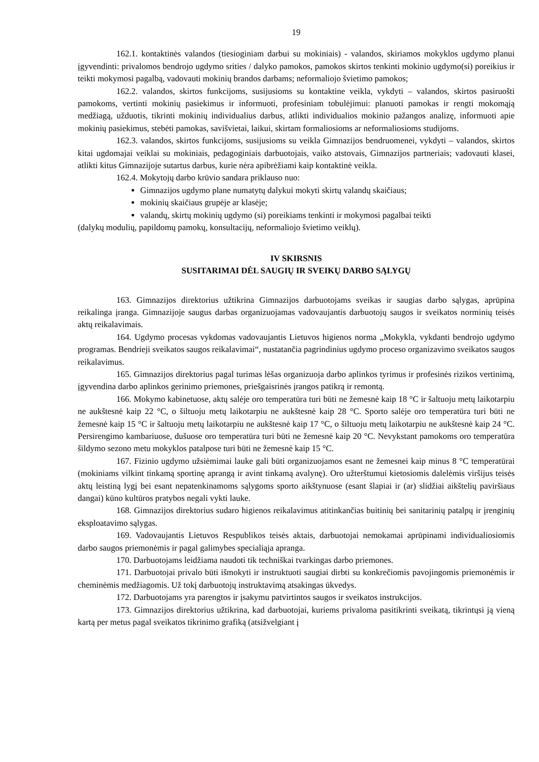19
162.1. kontaktinės valandos (tiesioginiam darbui su mokiniais) - valandos, skiriamos mokyklos ugdymo planui įgyvendinti: privalomos bendrojo ugdymo srities / dalyko pamokos, pamokos skirtos tenkinti mokinio ugdymo(si) poreikius ir teikti mokymosi pagalbą, vadovauti mokinių brandos darbams; neformaliojo švietimo pamokos;
162.2. valandos, skirtos funkcijoms, susijusioms su kontaktine veikla, vykdyti – valandos, skirtos pasiruošti pamokoms, vertinti mokinių pasiekimus ir informuoti, profesiniam tobulėjimui: planuoti pamokas ir rengti mokomąją medžiagą, užduotis, tikrinti mokinių individualius darbus, atlikti individualios mokinio pažangos analizę, informuoti apie mokinių pasiekimus, stebėti pamokas, savišvietai, laikui, skirtam formaliosioms ar neformaliosioms studijoms.
162.3. valandos, skirtos funkcijoms, susijusioms su veikla Gimnazijos bendruomenei, vykdyti – valandos, skirtos kitai ugdomajai veiklai su mokiniais, pedagoginiais darbuotojais, vaiko atstovais, Gimnazijos partneriais; vadovauti klasei, atlikti kitus Gimnazijoje sutartus darbus, kurie nėra apibrėžiami kaip kontaktinė veikla.
162.4. Mokytojų darbo krūvio sandara priklauso nuo:
Gimnazijos ugdymo plane numatytų dalykui mokyti skirtų valandų skaičiaus;
mokinių skaičiaus grupėje ar klasėje;
valandų, skirtų mokinių ugdymo (si) poreikiams tenkinti ir mokymosi pagalbai teikti
(dalykų modulių, papildomų pamokų, konsultacijų, neformaliojo švietimo veiklų).
IV SKIRSNIS
SUSITARIMAI DĖL SAUGIŲ IR SVEIKŲ DARBO SĄLYGŲ
163. Gimnazijos direktorius užtikrina Gimnazijos darbuotojams sveikas ir saugias darbo sąlygas, aprūpina reikalinga įranga. Gimnazijoje saugus darbas organizuojamas vadovaujantis darbuotojų saugos ir sveikatos norminių teisės aktų reikalavimais.
164. Ugdymo procesas vykdomas vadovaujantis Lietuvos higienos norma „Mokykla, vykdanti bendrojo ugdymo programas. Bendrieji sveikatos saugos reikalavimai“, nustatančia pagrindinius ugdymo proceso organizavimo sveikatos saugos reikalavimus.
165. Gimnazijos direktorius pagal turimas lėšas organizuoja darbo aplinkos tyrimus ir profesinės rizikos vertinimą, įgyvendina darbo aplinkos gerinimo priemones, priešgaisrinės įrangos patikrą ir remontą.
166. Mokymo kabinetuose, aktų salėje oro temperatūra turi būti ne žemesnė kaip 18 °C ir šaltuoju metų laikotarpiu ne aukštesnė kaip 22 °C, o šiltuoju metų laikotarpiu ne aukštesnė kaip 28 °C. Sporto salėje oro temperatūra turi būti ne žemesnė kaip 15 °C ir šaltuoju metų laikotarpiu ne aukštesnė kaip 17 °C, o šiltuoju metų laikotarpiu ne aukštesnė kaip 24 °C. Persirengimo kambariuose, dušuose oro temperatūra turi būti ne žemesnė kaip 20 °C. Nevykstant pamokoms oro temperatūra šildymo sezono metu mokyklos patalpose turi būti ne žemesnė kaip 15 °C.
167. Fizinio ugdymo užsiėmimai lauke gali būti organizuojamos esant ne žemesnei kaip minus 8 °C temperatūrai (mokiniams vilkint tinkamą sportinę aprangą ir avint tinkamą avalynę). Oro užterštumui kietosiomis dalelėmis viršijus teisės aktų leistiną lygį bei esant nepatenkinamoms sąlygoms sporto aikštynuose (esant šlapiai ir (ar) slidžiai aikštelių paviršiaus dangai) kūno kultūros pratybos negali vykti lauke.
168. Gimnazijos direktorius sudaro higienos reikalavimus atitinkančias buitinių bei sanitarinių patalpų ir įrenginių eksploatavimo sąlygas.
169. Vadovaujantis Lietuvos Respublikos teisės aktais, darbuotojai nemokamai aprūpinami individualiosiomis darbo saugos priemonėmis ir pagal galimybes specialiąja apranga.
170. Darbuotojams leidžiama naudoti tik techniškai tvarkingas darbo priemones.
171. Darbuotojai privalo būti išmokyti ir instruktuoti saugiai dirbti su konkrečiomis pavojingomis priemonėmis ir cheminėmis medžiagomis. Už tokį darbuotojų instruktavimą atsakingas ūkvedys.
172. Darbuotojams yra parengtos ir įsakymu patvirtintos saugos ir sveikatos instrukcijos.
173. Gimnazijos direktorius užtikrina, kad darbuotojai, kuriems privaloma pasitikrinti sveikatą, tikrintųsi ją vieną kartą per metus pagal sveikatos tikrinimo grafiką (atsižvelgiant į